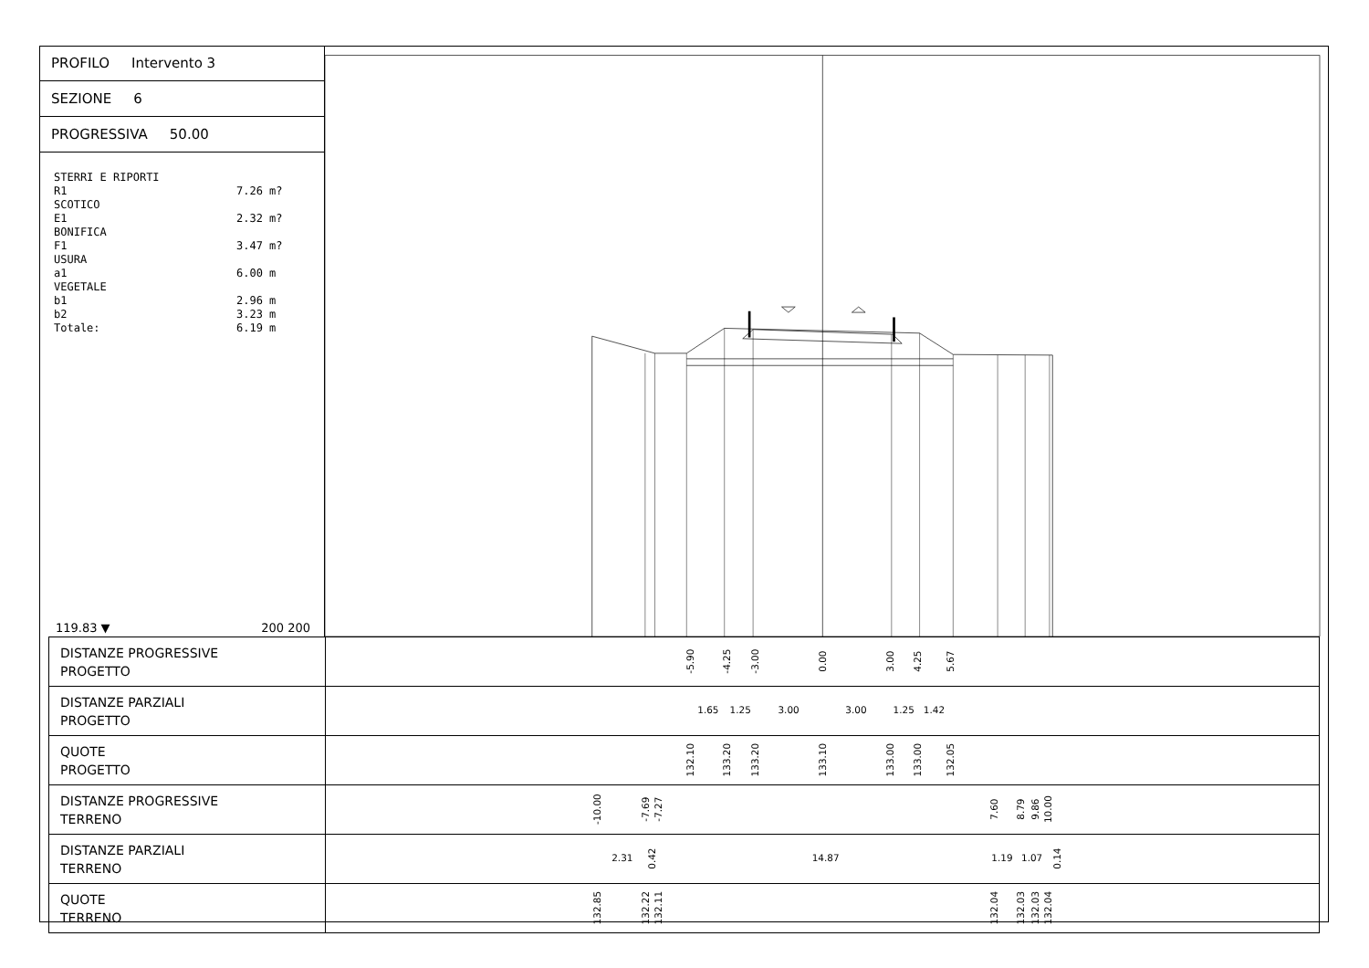PROFILO Intervento 3
SEZIONE 6
PROGRESSIVA 50.00
STERRI E RIPORTI
R1 7.26 m?
SCOTICO
E1 2.32 m?
BONIFICA
F1 3.47 m?
USURA
a1 6.00 m
VEGETALE
b1 2.96 m
b2 3.23 m
Totale: 6.19 m
119.83 ▼ 200 200
| DISTANZE PROGRESSIVE PROGETTO | -5.90 -4.25 -3.00 0.00 3.00 4.25 5.67 |
| DISTANZE PARZIALI PROGETTO | 1.65 1.25 3.00 3.00 1.25 1.42 |
| QUOTE PROGETTO | 132.10 133.20 133.20 133.10 133.00 133.00 132.05 |
| DISTANZE PROGRESSIVE TERRENO | -10.00 -7.69 -7.27 7.60 8.79 9.86 10.00 |
| DISTANZE PARZIALI TERRENO | 2.31 0.42 14.87 1.19 1.07 0.14 |
| QUOTE TERRENO | 132.85 132.22 132.11 132.04 132.03 132.03 132.04 |